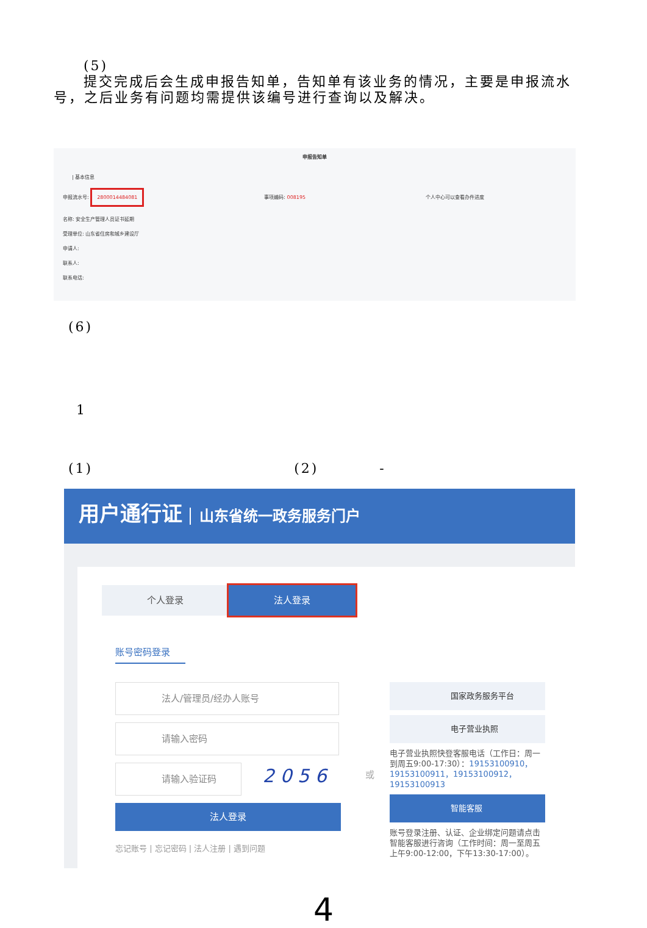(5)
提交完成后会生成申报告知单，告知单有该业务的情况，主要是申报流水号，之后业务有问题均需提供该编号进行查询以及解决。
申报告知单
| 基本信息
申报流水号: 2800014484081 事项编码: 008195 个人中心可以查看办件进度
名称: 安全生产管理人员证书延期
受理单位: 山东省住房和城乡建设厅
申请人:
联系人:
联系电话:
(6)
1
(1) (2) -
用户通行证 山东省统一政务服务门户
个人登录 法人登录
账号密码登录
法人/管理员/经办人账号
请输入密码
请输入验证码
2 0 5 6
法人登录
忘记账号 | 忘记密码 | 法人注册 | 遇到问题
或
国家政务服务平台
电子营业执照
电子营业执照快登客服电话（工作日：周一到周五9:00-17:30）：19153100910，19153100911，19153100912，19153100913
智能客服
账号登录注册、认证、企业绑定问题请点击智能客服进行咨询（工作时间：周一至周五上午9:00-12:00，下午13:30-17:00）。
4